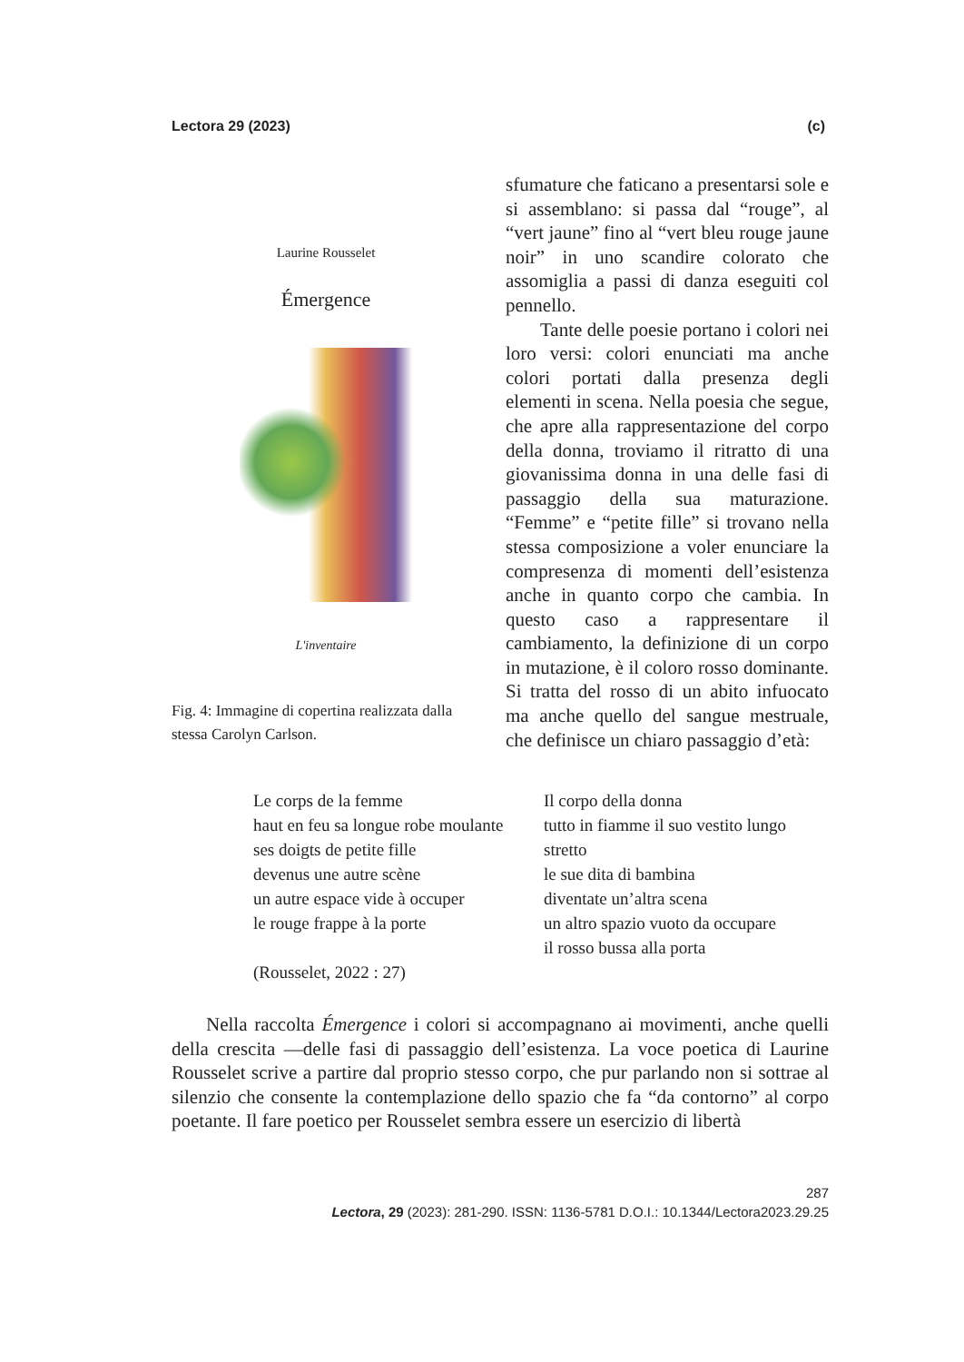Lectora 29 (2023) (c)
Laurine Rousselet
Émergence
L'inventaire
Fig. 4: Immagine di copertina realizzata dalla stessa Carolyn Carlson.
sfumature che faticano a presentarsi sole e si assemblano: si passa dal “rouge”, al “vert jaune” fino al “vert bleu rouge jaune noir” in uno scandire colorato che assomiglia a passi di danza eseguiti col pennello.
Tante delle poesie portano i colori nei loro versi: colori enunciati ma anche colori portati dalla presenza degli elementi in scena. Nella poesia che segue, che apre alla rappresentazione del corpo della donna, troviamo il ritratto di una giovanissima donna in una delle fasi di passaggio della sua maturazione. “Femme” e “petite fille” si trovano nella stessa composizione a voler enunciare la compresenza di momenti dell’esistenza anche in quanto corpo che cambia. In questo caso a rappresentare il cambiamento, la definizione di un corpo in mutazione, è il coloro rosso dominante. Si tratta del rosso di un abito infuocato ma anche quello del sangue mestruale, che definisce un chiaro passaggio d’età:
Le corps de la femme
haut en feu sa longue robe moulante
ses doigts de petite fille
devenus une autre scène
un autre espace vide à occuper
le rouge frappe à la porte
(Rousselet, 2022 : 27)
Il corpo della donna
tutto in fiamme il suo vestito lungo
stretto
le sue dita di bambina
diventate un’altra scena
un altro spazio vuoto da occupare
il rosso bussa alla porta
Nella raccolta Émergence i colori si accompagnano ai movimenti, anche quelli della crescita —delle fasi di passaggio dell’esistenza. La voce poetica di Laurine Rousselet scrive a partire dal proprio stesso corpo, che pur parlando non si sottrae al silenzio che consente la contemplazione dello spazio che fa “da contorno” al corpo poetante. Il fare poetico per Rousselet sembra essere un esercizio di libertà
287
Lectora, 29 (2023): 281-290. ISSN: 1136-5781 D.O.I.: 10.1344/Lectora2023.29.25